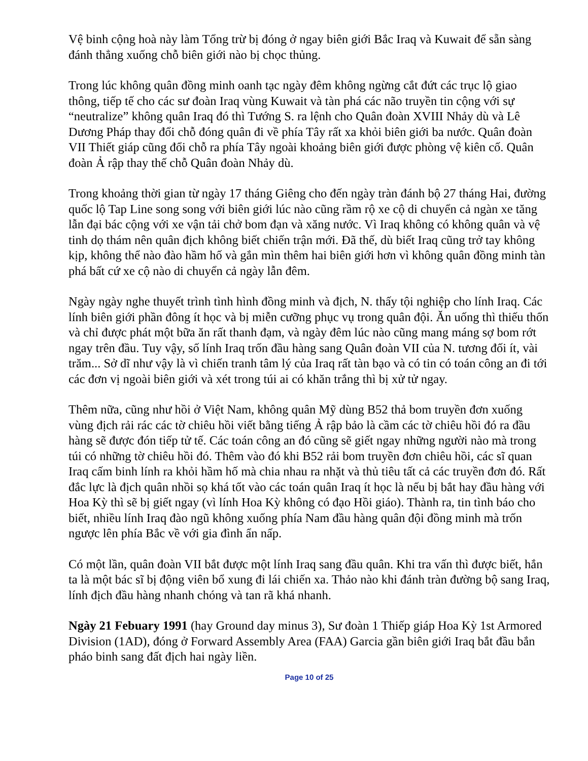Vệ binh cộng hoà này làm Tổng trừ bị đóng ở ngay biên giới Bắc Iraq và Kuwait để sẵn sàng đánh thẳng xuống chỗ biên giới nào bị chọc thủng.
Trong lúc không quân đồng minh oanh tạc ngày đêm không ngừng cắt đứt các trục lộ giao thông, tiếp tế cho các sư đoàn Iraq vùng Kuwait và tàn phá các não truyền tin cộng với sự “neutralize” không quân Iraq đó thì Tướng S. ra lệnh cho Quân đoàn XVIII Nhảy dù và Lê Dương Pháp thay đổi chỗ đóng quân đi về phía Tây rất xa khỏi biên giới ba nước. Quân đoàn VII Thiết giáp cũng đổi chỗ ra phía Tây ngoài khoảng biên giới được phòng vệ kiên cố. Quân đoàn Ả rập thay thế chỗ Quân đoàn Nhảy dù.
Trong khoảng thời gian từ ngày 17 tháng Giêng cho đến ngày tràn đánh bộ 27 tháng Hai, đường quốc lộ Tap Line song song với biên giới lúc nào cũng rầm rộ xe cộ di chuyển cả ngàn xe tăng lẫn đại bác cộng với xe vận tải chở bom đạn và xăng nước. Vì Iraq không có không quân và vệ tinh dọ thám nên quân địch không biết chiến trận mới. Đã thế, dù biết Iraq cũng trở tay không kịp, không thể nào đào hầm hố và gắn mìn thêm hai biên giới hơn vì không quân đồng minh tàn phá bất cứ xe cộ nào di chuyển cả ngày lẫn đêm.
Ngày ngày nghe thuyết trình tình hình đồng minh và địch, N. thấy tội nghiệp cho lính Iraq. Các lính biên giới phần đông ít học và bị miễn cưỡng phục vụ trong quân đội. Ăn uống thì thiếu thốn và chỉ được phát một bữa ăn rất thanh đạm, và ngày đêm lúc nào cũng mang máng sợ bom rớt ngay trên đầu. Tuy vậy, số lính Iraq trốn đầu hàng sang Quân đoàn VII của N. tương đối ít, vài trăm... Sở dĩ như vậy là vì chiến tranh tâm lý của Iraq rất tàn bạo và có tin có toán công an đi tới các đơn vị ngoài biên giới và xét trong túi ai có khăn trắng thì bị xử tử ngay.
Thêm nữa, cũng như hồi ở Việt Nam, không quân Mỹ dùng B52 thả bom truyền đơn xuống vùng địch rải rác các tờ chiêu hồi viết bằng tiếng Ả rập bảo là cầm các tờ chiêu hồi đó ra đầu hàng sẽ được đón tiếp tử tế. Các toán công an đó cũng sẽ giết ngay những người nào mà trong túi có những tờ chiêu hồi đó. Thêm vào đó khi B52 rải bom truyền đơn chiêu hồi, các sĩ quan Iraq cấm binh lính ra khỏi hầm hố mà chia nhau ra nhặt và thủ tiêu tất cả các truyền đơn đó. Rất đắc lực là địch quân nhồi sọ khá tốt vào các toán quân Iraq ít học là nếu bị bắt hay đầu hàng với Hoa Kỳ thì sẽ bị giết ngay (vì lính Hoa Kỳ không có đạo Hồi giáo). Thành ra, tin tình báo cho biết, nhiều lính Iraq đào ngũ không xuống phía Nam đầu hàng quân đội đồng minh mà trốn ngược lên phía Bắc về với gia đình ẩn nấp.
Có một lần, quân đoàn VII bắt được một lính Iraq sang đầu quân. Khi tra vấn thì được biết, hắn ta là một bác sĩ bị động viên bổ xung đi lái chiến xa. Thảo nào khi đánh tràn đường bộ sang Iraq, lính địch đầu hàng nhanh chóng và tan rã khá nhanh.
Ngày 21 Febuary 1991 (hay Ground day minus 3), Sư đoàn 1 Thiếp giáp Hoa Kỳ 1st Armored Division (1AD), đóng ở Forward Assembly Area (FAA) Garcia gần biên giới Iraq bắt đầu bắn pháo binh sang đất địch hai ngày liền.
Page 10 of 25